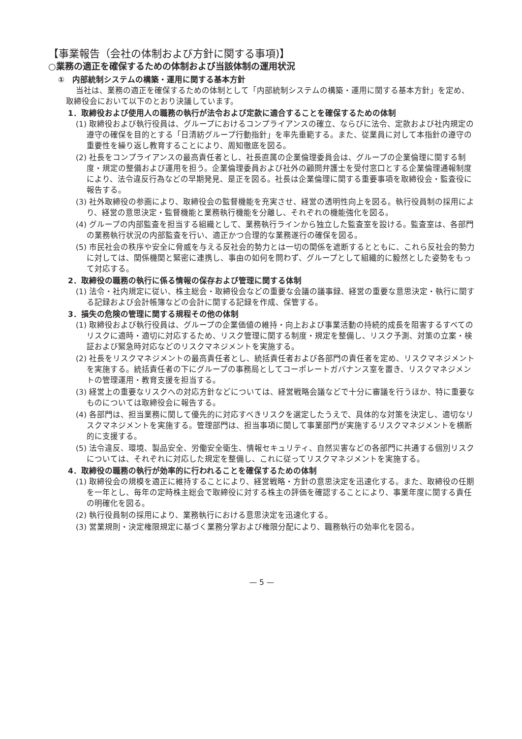【事業報告（会社の体制および方針に関する事項)】
○業務の適正を確保するための体制および当該体制の運用状況
①　内部統制システムの構築・運用に関する基本方針
当社は、業務の適正を確保するための体制として「内部統制システムの構築・運用に関する基本方針」を定め、取締役会において以下のとおり決議しています。
1．取締役および使用人の職務の執行が法令および定款に適合することを確保するための体制
(1) 取締役および執行役員は、グループにおけるコンプライアンスの確立、ならびに法令、定款および社内規定の遵守の確保を目的とする「日清紡グループ行動指針」を率先垂範する。また、従業員に対して本指針の遵守の重要性を繰り返し教育することにより、周知徹底を図る。
(2) 社長をコンプライアンスの最高責任者とし、社長直属の企業倫理委員会は、グループの企業倫理に関する制度・規定の整備および運用を担う。企業倫理委員および社外の顧問弁護士を受付窓口とする企業倫理通報制度により、法令違反行為などの早期発見、是正を図る。社長は企業倫理に関する重要事項を取締役会・監査役に報告する。
(3) 社外取締役の参画により、取締役会の監督機能を充実させ、経営の透明性向上を図る。執行役員制の採用により、経営の意思決定・監督機能と業務執行機能を分離し、それぞれの機能強化を図る。
(4) グループの内部監査を担当する組織として、業務執行ラインから独立した監査室を設ける。監査室は、各部門の業務執行状況の内部監査を行い、適正かつ合理的な業務遂行の確保を図る。
(5) 市民社会の秩序や安全に脅威を与える反社会的勢力とは一切の関係を遮断するとともに、これら反社会的勢力に対しては、関係機関と緊密に連携し、事由の如何を問わず、グループとして組織的に毅然とした姿勢をもって対応する。
2．取締役の職務の執行に係る情報の保存および管理に関する体制
(1) 法令・社内規定に従い、株主総会・取締役会などの重要な会議の議事録、経営の重要な意思決定・執行に関する記録および会計帳簿などの会計に関する記録を作成、保管する。
3．損失の危険の管理に関する規程その他の体制
(1) 取締役および執行役員は、グループの企業価値の維持・向上および事業活動の持続的成長を阻害するすべてのリスクに適時・適切に対応するため、リスク管理に関する制度・規定を整備し、リスク予測、対策の立案・検証および緊急時対応などのリスクマネジメントを実施する。
(2) 社長をリスクマネジメントの最高責任者とし、統括責任者および各部門の責任者を定め、リスクマネジメントを実施する。統括責任者の下にグループの事務局としてコーポレートガバナンス室を置き、リスクマネジメントの管理運用・教育支援を担当する。
(3) 経営上の重要なリスクへの対応方針などについては、経営戦略会議などで十分に審議を行うほか、特に重要なものについては取締役会に報告する。
(4) 各部門は、担当業務に関して優先的に対応すべきリスクを選定したうえで、具体的な対策を決定し、適切なリスクマネジメントを実施する。管理部門は、担当事項に関して事業部門が実施するリスクマネジメントを横断的に支援する。
(5) 法令違反、環境、製品安全、労働安全衛生、情報セキュリティ、自然災害などの各部門に共通する個別リスクについては、それぞれに対応した規定を整備し、これに従ってリスクマネジメントを実施する。
4．取締役の職務の執行が効率的に行われることを確保するための体制
(1) 取締役会の規模を適正に維持することにより、経営戦略・方針の意思決定を迅速化する。また、取締役の任期を一年とし、毎年の定時株主総会で取締役に対する株主の評価を確認することにより、事業年度に関する責任の明確化を図る。
(2) 執行役員制の採用により、業務執行における意思決定を迅速化する。
(3) 営業規則・決定権限規定に基づく業務分掌および権限分配により、職務執行の効率化を図る。
— 5 —